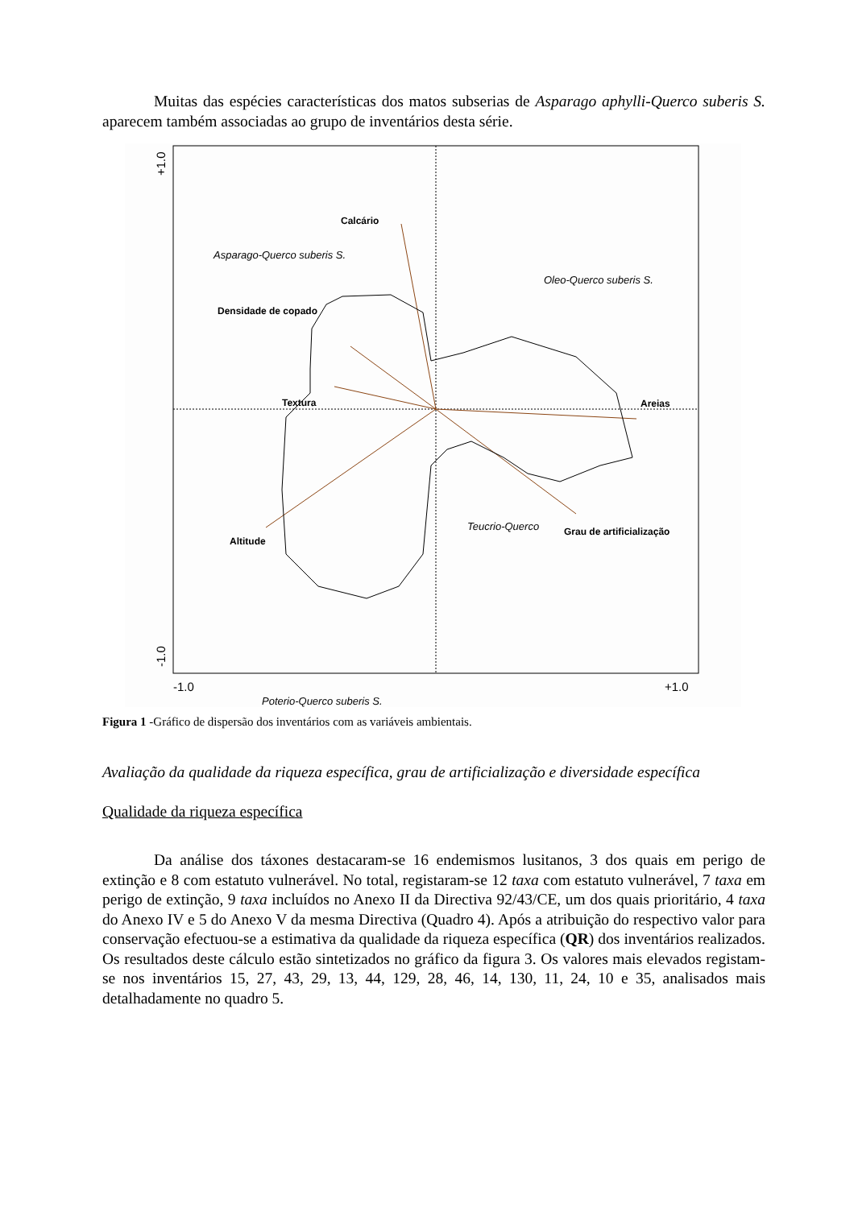Muitas das espécies características dos matos subserias de Asparago aphylli-Querco suberis S. aparecem também associadas ao grupo de inventários desta série.
Asparago-Querco suberis S.
Oleo-Querco suberis S.
Teucrio-Querco
Poterio-Querco suberis S.
Calcário
Densidade de copado
Textura
Areias
Altitude
Grau de artificialização
-1.0
+1.0
+1.0
-1.0
Figura 1 -Gráfico de dispersão dos inventários com as variáveis ambientais.
Avaliação da qualidade da riqueza específica, grau de artificialização e diversidade específica
Qualidade da riqueza específica
Da análise dos táxones destacaram-se 16 endemismos lusitanos, 3 dos quais em perigo de extinção e 8 com estatuto vulnerável. No total, registaram-se 12 taxa com estatuto vulnerável, 7 taxa em perigo de extinção, 9 taxa incluídos no Anexo II da Directiva 92/43/CE, um dos quais prioritário, 4 taxa do Anexo IV e 5 do Anexo V da mesma Directiva (Quadro 4). Após a atribuição do respectivo valor para conservação efectuou-se a estimativa da qualidade da riqueza específica (QR) dos inventários realizados. Os resultados deste cálculo estão sintetizados no gráfico da figura 3. Os valores mais elevados registam-se nos inventários 15, 27, 43, 29, 13, 44, 129, 28, 46, 14, 130, 11, 24, 10 e 35, analisados mais detalhadamente no quadro 5.